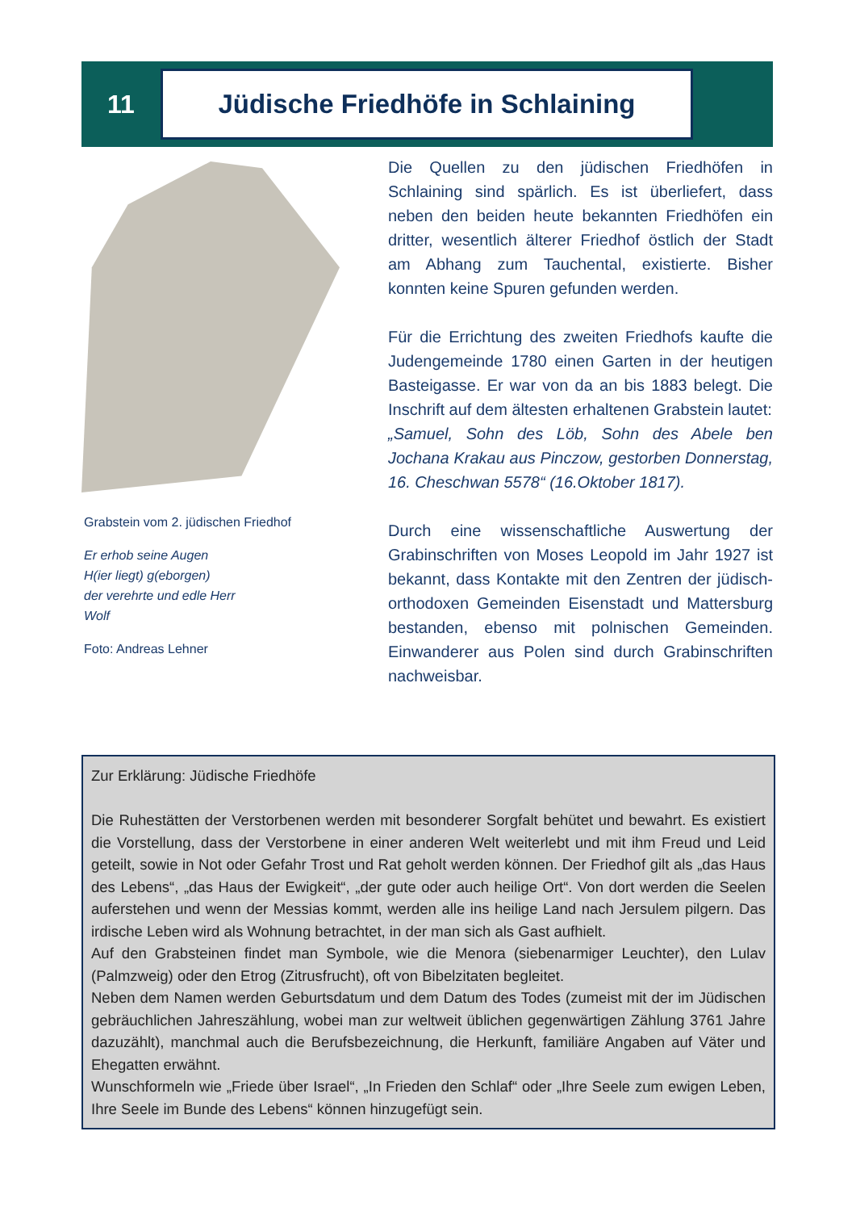11
Jüdische Friedhöfe in Schlaining
Grabstein vom 2. jüdischen Friedhof
Er erhob seine Augen
H(ier liegt) g(eborgen)
der verehrte und edle Herr
Wolf
Foto: Andreas Lehner
Die Quellen zu den jüdischen Friedhöfen in Schlaining sind spärlich. Es ist überliefert, dass neben den beiden heute bekannten Friedhöfen ein dritter, wesentlich älterer Friedhof östlich der Stadt am Abhang zum Tauchental, existierte. Bisher konnten keine Spuren gefunden werden.
Für die Errichtung des zweiten Friedhofs kaufte die Judengemeinde 1780 einen Garten in der heutigen Basteigasse. Er war von da an bis 1883 belegt. Die Inschrift auf dem ältesten erhaltenen Grabstein lautet:
„Samuel, Sohn des Löb, Sohn des Abele ben Jochana Krakau aus Pinczow, gestorben Donnerstag, 16. Cheschwan 5578“ (16.Oktober 1817).
Durch eine wissenschaftliche Auswertung der Grabinschriften von Moses Leopold im Jahr 1927 ist bekannt, dass Kontakte mit den Zentren der jüdisch-orthodoxen Gemeinden Eisenstadt und Mattersburg bestanden, ebenso mit polnischen Gemeinden. Einwanderer aus Polen sind durch Grabinschriften nachweisbar.
Zur Erklärung: Jüdische Friedhöfe
Die Ruhestätten der Verstorbenen werden mit besonderer Sorgfalt behütet und bewahrt. Es existiert die Vorstellung, dass der Verstorbene in einer anderen Welt weiterlebt und mit ihm Freud und Leid geteilt, sowie in Not oder Gefahr Trost und Rat geholt werden können. Der Friedhof gilt als „das Haus des Lebens“, „das Haus der Ewigkeit“, „der gute oder auch heilige Ort“. Von dort werden die Seelen auferstehen und wenn der Messias kommt, werden alle ins heilige Land nach Jersulem pilgern. Das irdische Leben wird als Wohnung betrachtet, in der man sich als Gast aufhielt.
Auf den Grabsteinen findet man Symbole, wie die Menora (siebenarmiger Leuchter), den Lulav (Palmzweig) oder den Etrog (Zitrusfrucht), oft von Bibelzitaten begleitet.
Neben dem Namen werden Geburtsdatum und dem Datum des Todes (zumeist mit der im Jüdischen gebräuchlichen Jahreszählung, wobei man zur weltweit üblichen gegenwärtigen Zählung 3761 Jahre dazuzählt), manchmal auch die Berufsbezeichnung, die Herkunft, familiäre Angaben auf Väter und Ehegatten erwähnt.
Wunschformeln wie „Friede über Israel“, „In Frieden den Schlaf“ oder „Ihre Seele zum ewigen Leben, Ihre Seele im Bunde des Lebens“ können hinzugefügt sein.